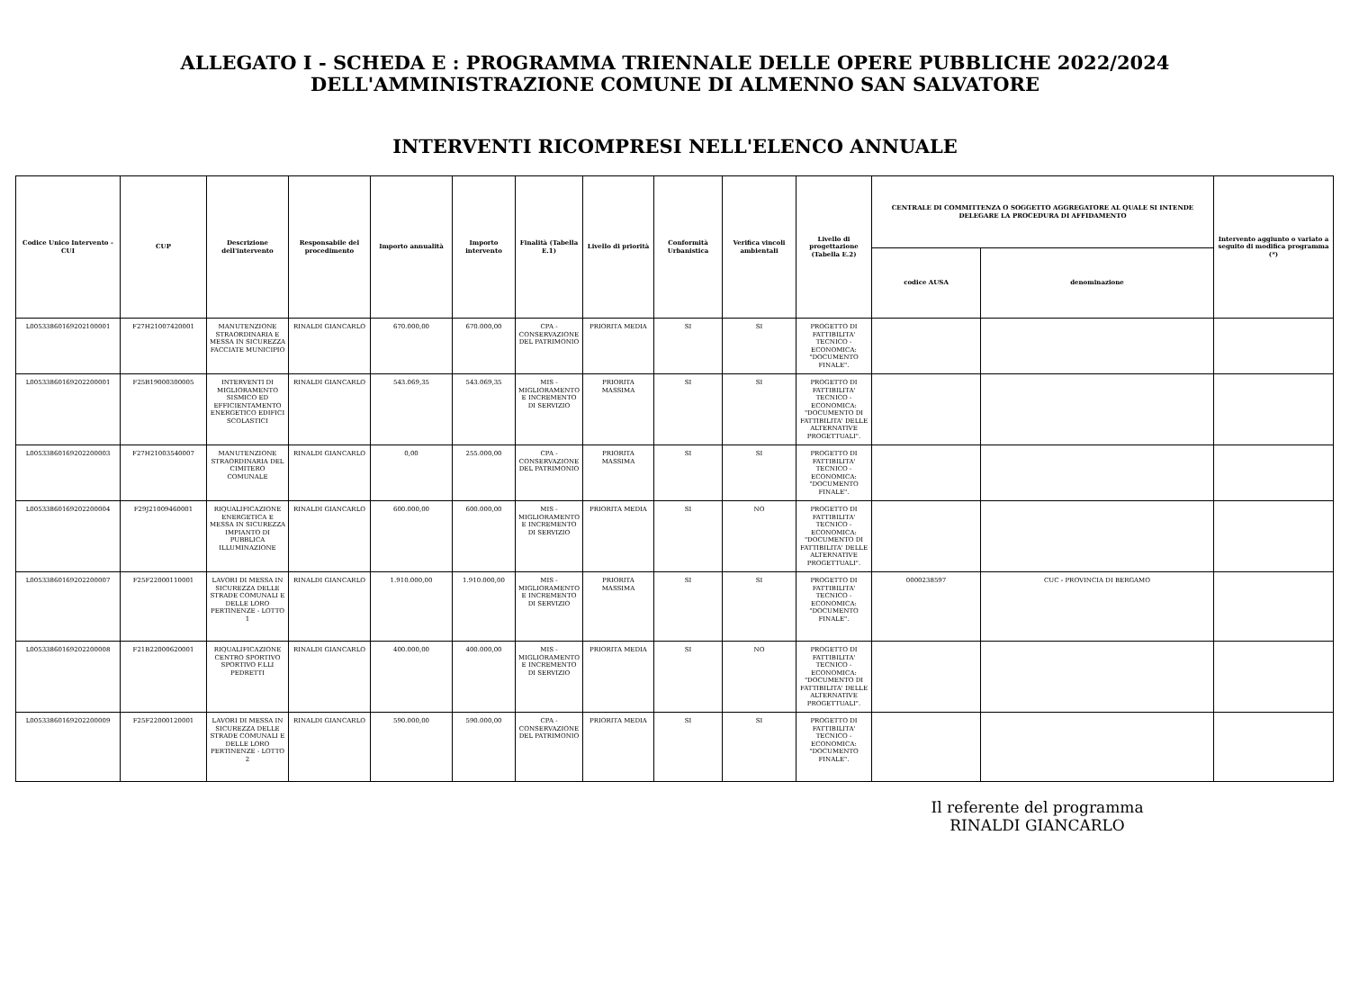ALLEGATO I - SCHEDA E : PROGRAMMA TRIENNALE DELLE OPERE PUBBLICHE 2022/2024
DELL'AMMINISTRAZIONE COMUNE DI ALMENNO SAN SALVATORE
INTERVENTI RICOMPRESI NELL'ELENCO ANNUALE
| Codice Unico Intervento - CUI | CUP | Descrizione dell'intervento | Responsabile del procedimento | Importo annualità | Importo intervento | Finalità (Tabella E.1) | Livello di priorità | Conformità Urbanistica | Verifica vincoli ambientali | Livello di progettazione (Tabella E.2) | CENTRALE DI COMMITTENZA O SOGGETTO AGGREGATORE AL QUALE SI INTENDE DELEGARE LA PROCEDURA DI AFFIDAMENTO | | Intervento aggiunto o variato a seguito di modifica programma (*) |
| --- | --- | --- | --- | --- | --- | --- | --- | --- | --- | --- | --- | --- | --- |
| | | | | | | | | | | | codice AUSA | denominazione | |
| L00533860169202100001 | F27H21007420001 | MANUTENZIONE STRAORDINARIA E MESSA IN SICUREZZA FACCIATE MUNICIPIO | RINALDI GIANCARLO | 670.000,00 | 670.000,00 | CPA - CONSERVAZIONE DEL PATRIMONIO | PRIORITA MEDIA | SI | SI | PROGETTO DI FATTIBILITA' TECNICO - ECONOMICA: "DOCUMENTO FINALE". | | | |
| L00533860169202200001 | F25B19000300005 | INTERVENTI DI MIGLIORAMENTO SISMICO ED EFFICIENTAMENTO ENERGETICO EDIFICI SCOLASTICI | RINALDI GIANCARLO | 543.069,35 | 543.069,35 | MIS - MIGLIORAMENTO E INCREMENTO DI SERVIZIO | PRIORITA MASSIMA | SI | SI | PROGETTO DI FATTIBILITA' TECNICO - ECONOMICA: "DOCUMENTO DI FATTIBILITA' DELLE ALTERNATIVE PROGETTUALI". | | | |
| L00533860169202200003 | F27H21003540007 | MANUTENZIONE STRAORDINARIA DEL CIMITERO COMUNALE | RINALDI GIANCARLO | 0,00 | 255.000,00 | CPA - CONSERVAZIONE DEL PATRIMONIO | PRIORITA MASSIMA | SI | SI | PROGETTO DI FATTIBILITA' TECNICO - ECONOMICA: "DOCUMENTO FINALE". | | | |
| L00533860169202200004 | F29J21009460001 | RIQUALIFICAZIONE ENERGETICA E MESSA IN SICUREZZA IMPIANTO DI PUBBLICA ILLUMINAZIONE | RINALDI GIANCARLO | 600.000,00 | 600.000,00 | MIS - MIGLIORAMENTO E INCREMENTO DI SERVIZIO | PRIORITA MEDIA | SI | NO | PROGETTO DI FATTIBILITA' TECNICO - ECONOMICA: "DOCUMENTO DI FATTIBILITA' DELLE ALTERNATIVE PROGETTUALI". | | | |
| L00533860169202200007 | F25F22000110001 | LAVORI DI MESSA IN SICUREZZA DELLE STRADE COMUNALI E DELLE LORO PERTINENZE - LOTTO 1 | RINALDI GIANCARLO | 1.910.000,00 | 1.910.000,00 | MIS - MIGLIORAMENTO E INCREMENTO DI SERVIZIO | PRIORITA MASSIMA | SI | SI | PROGETTO DI FATTIBILITA' TECNICO - ECONOMICA: "DOCUMENTO FINALE". | 0000238597 | CUC - PROVINCIA DI BERGAMO | |
| L00533860169202200008 | F21B22000620001 | RIQUALIFICAZIONE CENTRO SPORTIVO SPORTIVO F.LLI PEDRETTI | RINALDI GIANCARLO | 400.000,00 | 400.000,00 | MIS - MIGLIORAMENTO E INCREMENTO DI SERVIZIO | PRIORITA MEDIA | SI | NO | PROGETTO DI FATTIBILITA' TECNICO - ECONOMICA: "DOCUMENTO DI FATTIBILITA' DELLE ALTERNATIVE PROGETTUALI". | | | |
| L00533860169202200009 | F25F22000120001 | LAVORI DI MESSA IN SICUREZZA DELLE STRADE COMUNALI E DELLE LORO PERTINENZE - LOTTO 2 | RINALDI GIANCARLO | 590.000,00 | 590.000,00 | CPA - CONSERVAZIONE DEL PATRIMONIO | PRIORITA MEDIA | SI | SI | PROGETTO DI FATTIBILITA' TECNICO - ECONOMICA: "DOCUMENTO FINALE". | | | |
Il referente del programma
RINALDI GIANCARLO